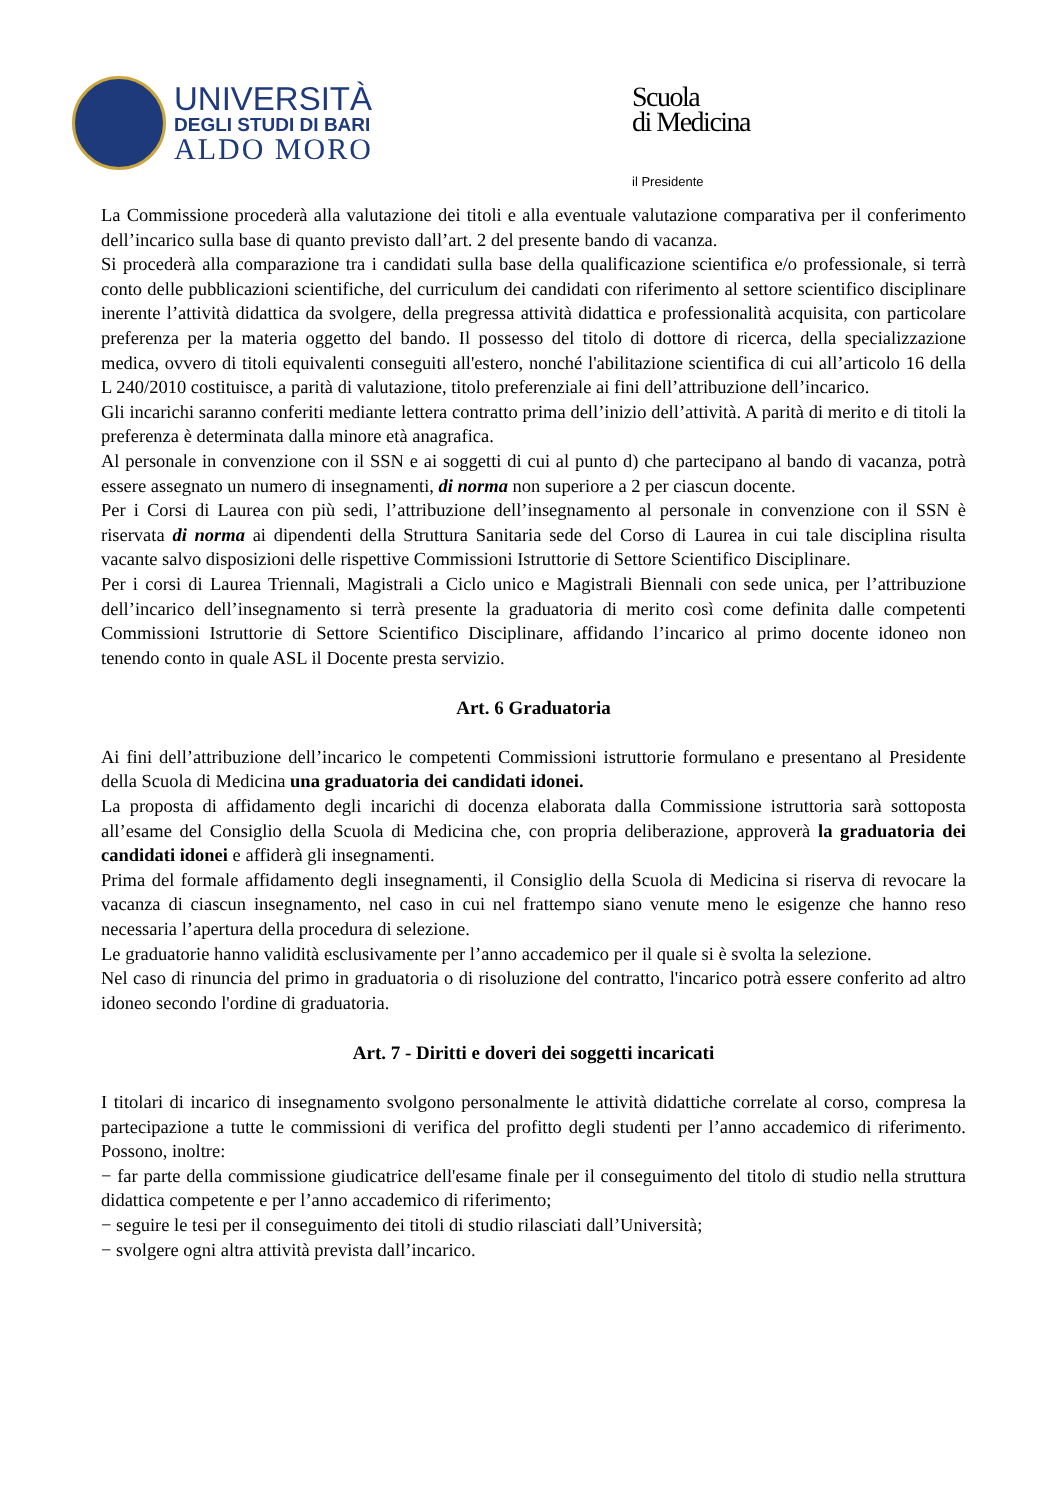UNIVERSITÀ
DEGLI STUDI DI BARI
ALDO MORO
Scuola
di Medicina
il Presidente
La Commissione procederà alla valutazione dei titoli e alla eventuale valutazione comparativa per il conferimento dell’incarico sulla base di quanto previsto dall’art. 2 del presente bando di vacanza.
Si procederà alla comparazione tra i candidati sulla base della qualificazione scientifica e/o professionale, si terrà conto delle pubblicazioni scientifiche, del curriculum dei candidati con riferimento al settore scientifico disciplinare inerente l’attività didattica da svolgere, della pregressa attività didattica e professionalità acquisita, con particolare preferenza per la materia oggetto del bando. Il possesso del titolo di dottore di ricerca, della specializzazione medica, ovvero di titoli equivalenti conseguiti all'estero, nonché l'abilitazione scientifica di cui all’articolo 16 della L 240/2010 costituisce, a parità di valutazione, titolo preferenziale ai fini dell’attribuzione dell’incarico.
Gli incarichi saranno conferiti mediante lettera contratto prima dell’inizio dell’attività. A parità di merito e di titoli la preferenza è determinata dalla minore età anagrafica.
Al personale in convenzione con il SSN e ai soggetti di cui al punto d) che partecipano al bando di vacanza, potrà essere assegnato un numero di insegnamenti, di norma non superiore a 2 per ciascun docente.
Per i Corsi di Laurea con più sedi, l’attribuzione dell’insegnamento al personale in convenzione con il SSN è riservata di norma ai dipendenti della Struttura Sanitaria sede del Corso di Laurea in cui tale disciplina risulta vacante salvo disposizioni delle rispettive Commissioni Istruttorie di Settore Scientifico Disciplinare.
Per i corsi di Laurea Triennali, Magistrali a Ciclo unico e Magistrali Biennali con sede unica, per l’attribuzione dell’incarico dell’insegnamento si terrà presente la graduatoria di merito così come definita dalle competenti Commissioni Istruttorie di Settore Scientifico Disciplinare, affidando l’incarico al primo docente idoneo non tenendo conto in quale ASL il Docente presta servizio.
Art. 6 Graduatoria
Ai fini dell’attribuzione dell’incarico le competenti Commissioni istruttorie formulano e presentano al Presidente della Scuola di Medicina una graduatoria dei candidati idonei.
La proposta di affidamento degli incarichi di docenza elaborata dalla Commissione istruttoria sarà sottoposta all’esame del Consiglio della Scuola di Medicina che, con propria deliberazione, approverà la graduatoria dei candidati idonei e affiderà gli insegnamenti.
Prima del formale affidamento degli insegnamenti, il Consiglio della Scuola di Medicina si riserva di revocare la vacanza di ciascun insegnamento, nel caso in cui nel frattempo siano venute meno le esigenze che hanno reso necessaria l’apertura della procedura di selezione.
Le graduatorie hanno validità esclusivamente per l’anno accademico per il quale si è svolta la selezione.
Nel caso di rinuncia del primo in graduatoria o di risoluzione del contratto, l'incarico potrà essere conferito ad altro idoneo secondo l'ordine di graduatoria.
Art. 7 - Diritti e doveri dei soggetti incaricati
I titolari di incarico di insegnamento svolgono personalmente le attività didattiche correlate al corso, compresa la partecipazione a tutte le commissioni di verifica del profitto degli studenti per l’anno accademico di riferimento. Possono, inoltre:
− far parte della commissione giudicatrice dell'esame finale per il conseguimento del titolo di studio nella struttura didattica competente e per l’anno accademico di riferimento;
− seguire le tesi per il conseguimento dei titoli di studio rilasciati dall’Università;
− svolgere ogni altra attività prevista dall’incarico.